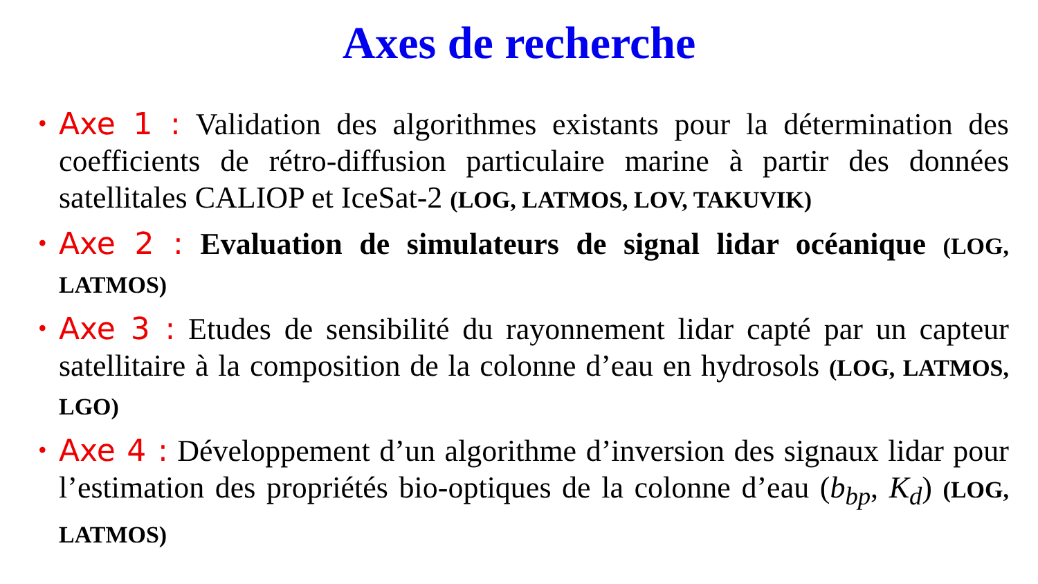Axes de recherche
• Axe 1 : Validation des algorithmes existants pour la détermination des coefficients de rétro-diffusion particulaire marine à partir des données satellitales CALIOP et IceSat-2 (LOG, LATMOS, LOV, TAKUVIK)
• Axe 2 : Evaluation de simulateurs de signal lidar océanique (LOG, LATMOS)
• Axe 3 : Etudes de sensibilité du rayonnement lidar capté par un capteur satellitaire à la composition de la colonne d’eau en hydrosols (LOG, LATMOS, LGO)
• Axe 4 : Développement d’un algorithme d’inversion des signaux lidar pour l’estimation des propriétés bio-optiques de la colonne d’eau (b<sub>bp</sub>, K<sub>d</sub>) (LOG, LATMOS)